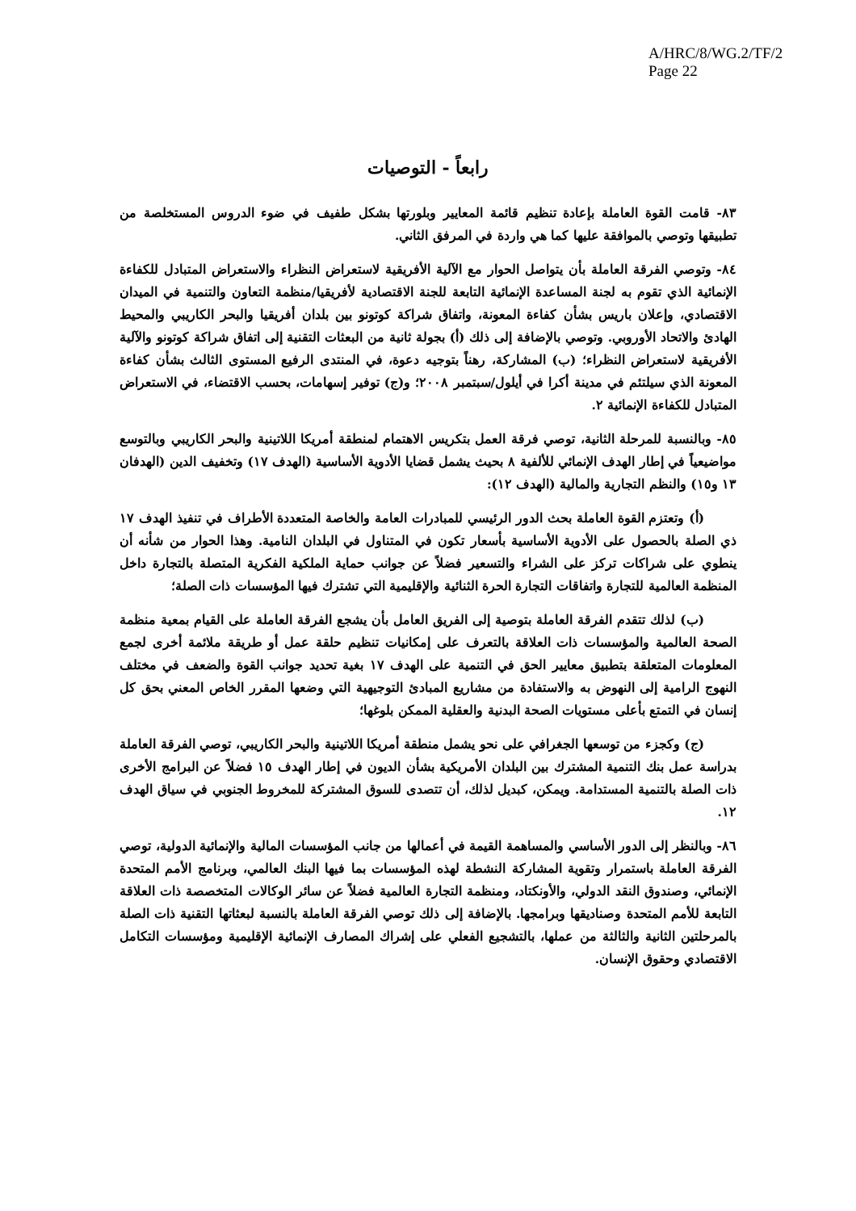A/HRC/8/WG.2/TF/2
Page 22
رابعاً - التوصيات
٨٣- قامت القوة العاملة بإعادة تنظيم قائمة المعايير وبلورتها بشكل طفيف في ضوء الدروس المستخلصة من تطبيقها وتوصي بالموافقة عليها كما هي واردة في المرفق الثاني.
٨٤- وتوصي الفرقة العاملة بأن يتواصل الحوار مع الآلية الأفريقية لاستعراض النظراء والاستعراض المتبادل للكفاءة الإنمائية الذي تقوم به لجنة المساعدة الإنمائية التابعة للجنة الاقتصادية لأفريقيا/منظمة التعاون والتنمية في الميدان الاقتصادي، وإعلان باريس بشأن كفاءة المعونة، واتفاق شراكة كوتونو بين بلدان أفريقيا والبحر الكاريبي والمحيط الهادئ والاتحاد الأوروبي. وتوصي بالإضافة إلى ذلك (أ) بجولة ثانية من البعثات التقنية إلى اتفاق شراكة كوتونو والآلية الأفريقية لاستعراض النظراء؛ (ب) المشاركة، رهناً بتوجيه دعوة، في المنتدى الرفيع المستوى الثالث بشأن كفاءة المعونة الذي سيلتئم في مدينة أكرا في أيلول/سبتمبر ٢٠٠٨؛ و(ج) توفير إسهامات، بحسب الاقتضاء، في الاستعراض المتبادل للكفاءة الإنمائية ٢.
٨٥- وبالنسبة للمرحلة الثانية، توصي فرقة العمل بتكريس الاهتمام لمنطقة أمريكا اللاتينية والبحر الكاريبي وبالتوسع مواضيعياً في إطار الهدف الإنمائي للألفية ٨ بحيث يشمل قضايا الأدوية الأساسية (الهدف ١٧) وتخفيف الدين (الهدفان ١٣ و١٥) والنظم التجارية والمالية (الهدف ١٢):
(أ) وتعتزم القوة العاملة بحث الدور الرئيسي للمبادرات العامة والخاصة المتعددة الأطراف في تنفيذ الهدف ١٧ ذي الصلة بالحصول على الأدوية الأساسية بأسعار تكون في المتناول في البلدان النامية. وهذا الحوار من شأنه أن ينطوي على شراكات تركز على الشراء والتسعير فضلاً عن جوانب حماية الملكية الفكرية المتصلة بالتجارة داخل المنظمة العالمية للتجارة واتفاقات التجارة الحرة الثنائية والإقليمية التي تشترك فيها المؤسسات ذات الصلة؛
(ب) لذلك تتقدم الفرقة العاملة بتوصية إلى الفريق العامل بأن يشجع الفرقة العاملة على القيام بمعية منظمة الصحة العالمية والمؤسسات ذات العلاقة بالتعرف على إمكانيات تنظيم حلقة عمل أو طريقة ملائمة أخرى لجمع المعلومات المتعلقة بتطبيق معايير الحق في التنمية على الهدف ١٧ بغية تحديد جوانب القوة والضعف في مختلف النهوج الرامية إلى النهوض به والاستفادة من مشاريع المبادئ التوجيهية التي وضعها المقرر الخاص المعني بحق كل إنسان في التمتع بأعلى مستويات الصحة البدنية والعقلية الممكن بلوغها؛
(ج) وكجزء من توسعها الجغرافي على نحو يشمل منطقة أمريكا اللاتينية والبحر الكاريبي، توصي الفرقة العاملة بدراسة عمل بنك التنمية المشترك بين البلدان الأمريكية بشأن الديون في إطار الهدف ١٥ فضلاً عن البرامج الأخرى ذات الصلة بالتنمية المستدامة. ويمكن، كبديل لذلك، أن تتصدى للسوق المشتركة للمخروط الجنوبي في سياق الهدف ١٢.
٨٦- وبالنظر إلى الدور الأساسي والمساهمة القيمة في أعمالها من جانب المؤسسات المالية والإنمائية الدولية، توصي الفرقة العاملة باستمرار وتقوية المشاركة النشطة لهذه المؤسسات بما فيها البنك العالمي، وبرنامج الأمم المتحدة الإنمائي، وصندوق النقد الدولي، والأونكتاد، ومنظمة التجارة العالمية فضلاً عن سائر الوكالات المتخصصة ذات العلاقة التابعة للأمم المتحدة وصناديقها وبرامجها. بالإضافة إلى ذلك توصي الفرقة العاملة بالنسبة لبعثاتها التقنية ذات الصلة بالمرحلتين الثانية والثالثة من عملها، بالتشجيع الفعلي على إشراك المصارف الإنمائية الإقليمية ومؤسسات التكامل الاقتصادي وحقوق الإنسان.